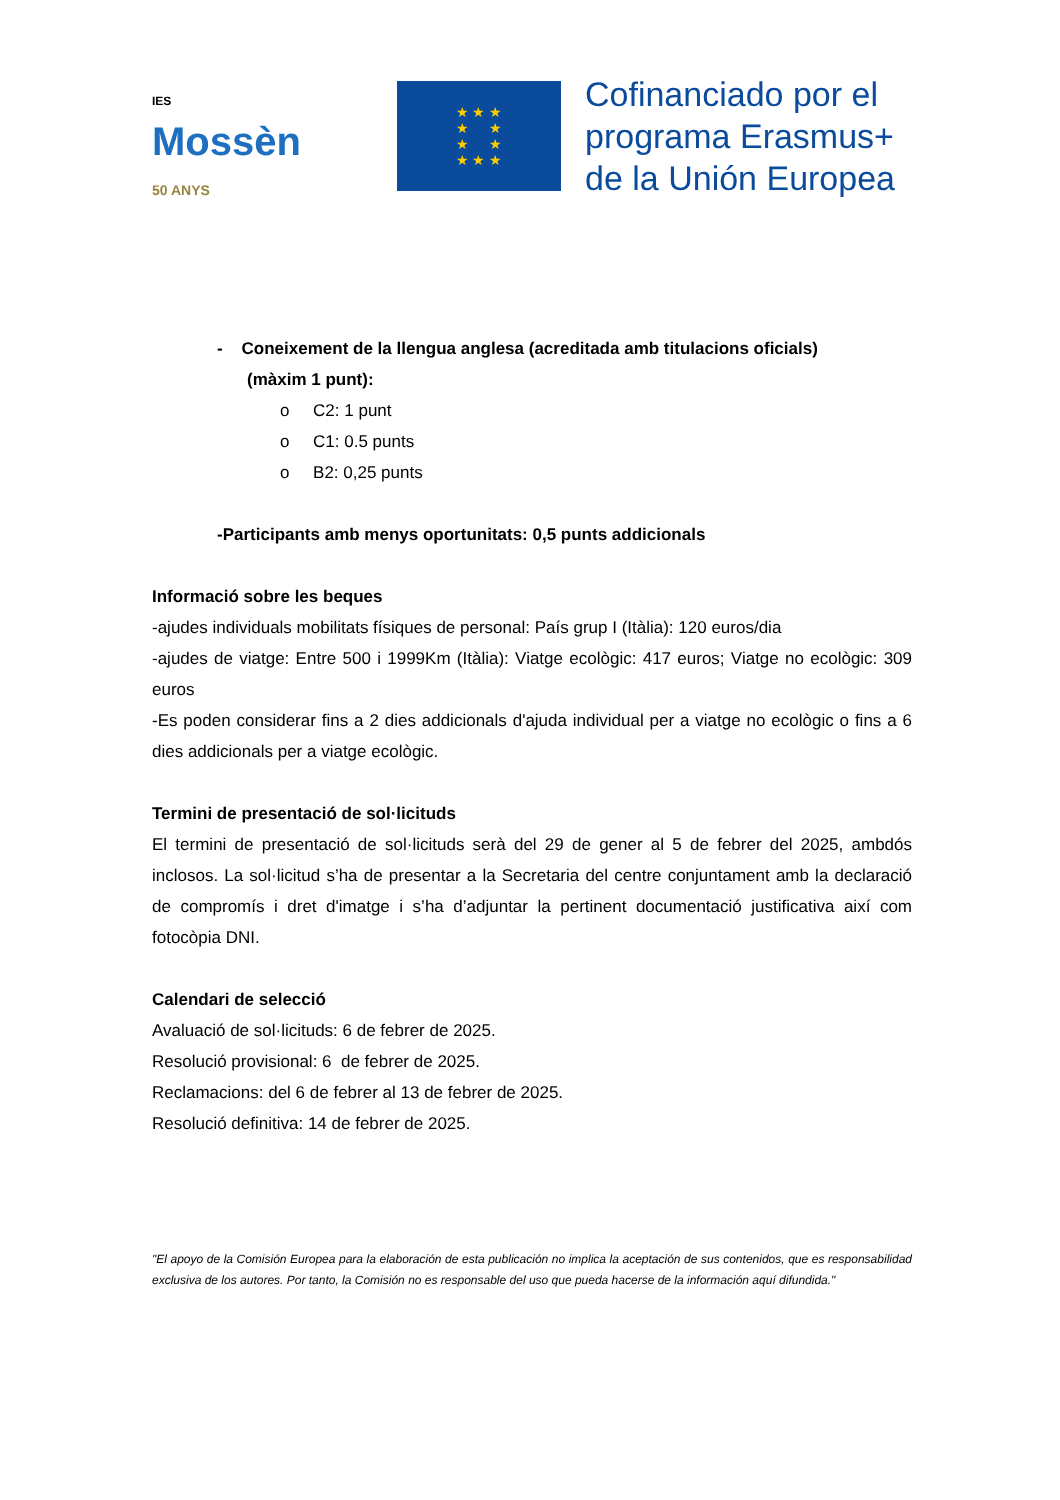IES Mossèn
50 ANYS
★ ★ ★
★ ★
★ ★
★ ★ ★
Cofinanciado por el
programa Erasmus+
de la Unión Europea
- Coneixement de la llengua anglesa (acreditada amb titulacions oficials)
(màxim 1 punt):
o C2: 1 punt
o C1: 0.5 punts
o B2: 0,25 punts
-Participants amb menys oportunitats: 0,5 punts addicionals
Informació sobre les beques
-ajudes individuals mobilitats físiques de personal: País grup I (Itàlia): 120 euros/dia
-ajudes de viatge: Entre 500 i 1999Km (Itàlia): Viatge ecològic: 417 euros; Viatge no ecològic: 309 euros
-Es poden considerar fins a 2 dies addicionals d'ajuda individual per a viatge no ecològic o fins a 6 dies addicionals per a viatge ecològic.
Termini de presentació de sol·licituds
El termini de presentació de sol·licituds serà del 29 de gener al 5 de febrer del 2025, ambdós inclosos. La sol·licitud s’ha de presentar a la Secretaria del centre conjuntament amb la declaració de compromís i dret d'imatge i s’ha d’adjuntar la pertinent documentació justificativa així com fotocòpia DNI.
Calendari de selecció
Avaluació de sol·licituds: 6 de febrer de 2025.
Resolució provisional: 6 de febrer de 2025.
Reclamacions: del 6 de febrer al 13 de febrer de 2025.
Resolució definitiva: 14 de febrer de 2025.
"El apoyo de la Comisión Europea para la elaboración de esta publicación no implica la aceptación de sus contenidos, que es responsabilidad exclusiva de los autores. Por tanto, la Comisión no es responsable del uso que pueda hacerse de la información aquí difundida."